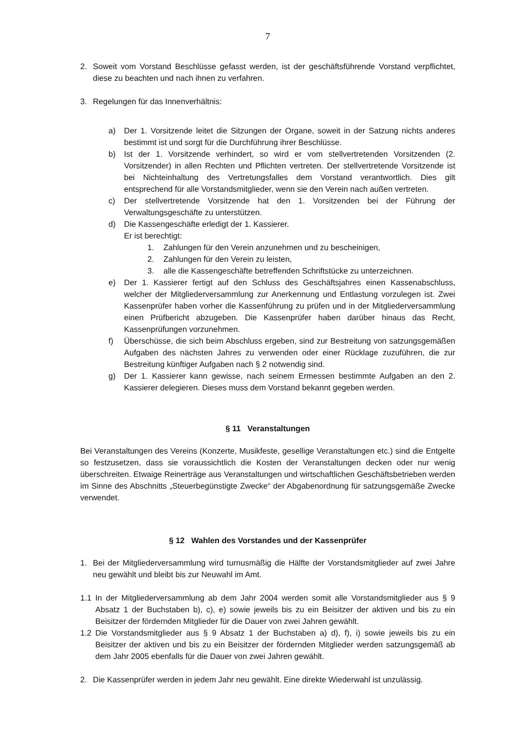7
2. Soweit vom Vorstand Beschlüsse gefasst werden, ist der geschäftsführende Vorstand verpflichtet, diese zu beachten und nach ihnen zu verfahren.
3. Regelungen für das Innenverhältnis:
a) Der 1. Vorsitzende leitet die Sitzungen der Organe, soweit in der Satzung nichts anderes bestimmt ist und sorgt für die Durchführung ihrer Beschlüsse.
b) Ist der 1. Vorsitzende verhindert, so wird er vom stellvertretenden Vorsitzenden (2. Vorsitzender) in allen Rechten und Pflichten vertreten. Der stellvertretende Vorsitzende ist bei Nichteinhaltung des Vertretungsfalles dem Vorstand verantwortlich. Dies gilt entsprechend für alle Vorstandsmitglieder, wenn sie den Verein nach außen vertreten.
c) Der stellvertretende Vorsitzende hat den 1. Vorsitzenden bei der Führung der Verwaltungsgeschäfte zu unterstützen.
d) Die Kassengeschäfte erledigt der 1. Kassierer.
Er ist berechtigt:
1. Zahlungen für den Verein anzunehmen und zu bescheinigen,
2. Zahlungen für den Verein zu leisten,
3. alle die Kassengeschäfte betreffenden Schriftstücke zu unterzeichnen.
e) Der 1. Kassierer fertigt auf den Schluss des Geschäftsjahres einen Kassenabschluss, welcher der Mitgliederversammlung zur Anerkennung und Entlastung vorzulegen ist. Zwei Kassenprüfer haben vorher die Kassenführung zu prüfen und in der Mitgliederversammlung einen Prüfbericht abzugeben. Die Kassenprüfer haben darüber hinaus das Recht, Kassenprüfungen vorzunehmen.
f) Überschüsse, die sich beim Abschluss ergeben, sind zur Bestreitung von satzungsgemäßen Aufgaben des nächsten Jahres zu verwenden oder einer Rücklage zuzuführen, die zur Bestreitung künftiger Aufgaben nach § 2 notwendig sind.
g) Der 1. Kassierer kann gewisse, nach seinem Ermessen bestimmte Aufgaben an den 2. Kassierer delegieren. Dieses muss dem Vorstand bekannt gegeben werden.
§ 11 Veranstaltungen
Bei Veranstaltungen des Vereins (Konzerte, Musikfeste, gesellige Veranstaltungen etc.) sind die Entgelte so festzusetzen, dass sie voraussichtlich die Kosten der Veranstaltungen decken oder nur wenig überschreiten. Etwaige Reinerträge aus Veranstaltungen und wirtschaftlichen Geschäftsbetrieben werden im Sinne des Abschnitts „Steuerbegünstigte Zwecke“ der Abgabenordnung für satzungsgemäße Zwecke verwendet.
§ 12 Wahlen des Vorstandes und der Kassenprüfer
1. Bei der Mitgliederversammlung wird turnusmäßig die Hälfte der Vorstandsmitglieder auf zwei Jahre neu gewählt und bleibt bis zur Neuwahl im Amt.
1.1 In der Mitgliederversammlung ab dem Jahr 2004 werden somit alle Vorstandsmitglieder aus § 9 Absatz 1 der Buchstaben b), c), e) sowie jeweils bis zu ein Beisitzer der aktiven und bis zu ein Beisitzer der fördernden Mitglieder für die Dauer von zwei Jahren gewählt.
1.2 Die Vorstandsmitglieder aus § 9 Absatz 1 der Buchstaben a) d), f), i) sowie jeweils bis zu ein Beisitzer der aktiven und bis zu ein Beisitzer der fördernden Mitglieder werden satzungsgemäß ab dem Jahr 2005 ebenfalls für die Dauer von zwei Jahren gewählt.
2. Die Kassenprüfer werden in jedem Jahr neu gewählt. Eine direkte Wiederwahl ist unzulässig.